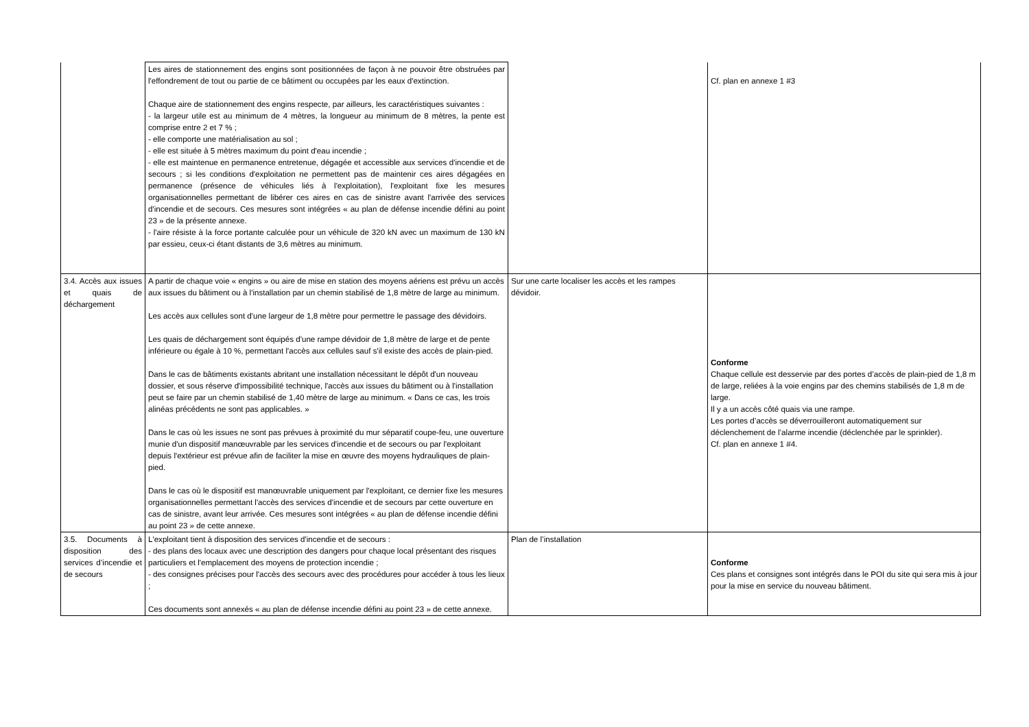| | Les aires de stationnement des engins sont positionnées de façon à ne pouvoir être obstruées par l'effondrement de tout ou partie de ce bâtiment ou occupées par les eaux d'extinction. Chaque aire de stationnement des engins respecte, par ailleurs, les caractéristiques suivantes : - la largeur utile est au minimum de 4 mètres, la longueur au minimum de 8 mètres, la pente est comprise entre 2 et 7 % ; - elle comporte une matérialisation au sol ; - elle est située à 5 mètres maximum du point d'eau incendie ; - elle est maintenue en permanence entretenue, dégagée et accessible aux services d'incendie et de secours ; si les conditions d'exploitation ne permettent pas de maintenir ces aires dégagées en permanence (présence de véhicules liés à l'exploitation), l'exploitant fixe les mesures organisationnelles permettant de libérer ces aires en cas de sinistre avant l'arrivée des services d'incendie et de secours. Ces mesures sont intégrées « au plan de défense incendie défini au point 23 » de la présente annexe. - l'aire résiste à la force portante calculée pour un véhicule de 320 kN avec un maximum de 130 kN par essieu, ceux-ci étant distants de 3,6 mètres au minimum. | | Cf. plan en annexe 1 #3 |
| 3.4. Accès aux issues et quais de déchargement | A partir de chaque voie « engins » ou aire de mise en station des moyens aériens est prévu un accès aux issues du bâtiment ou à l'installation par un chemin stabilisé de 1,8 mètre de large au minimum. Les accès aux cellules sont d'une largeur de 1,8 mètre pour permettre le passage des dévidoirs. Les quais de déchargement sont équipés d'une rampe dévidoir de 1,8 mètre de large et de pente inférieure ou égale à 10 %, permettant l'accès aux cellules sauf s'il existe des accès de plain-pied. Dans le cas de bâtiments existants abritant une installation nécessitant le dépôt d'un nouveau dossier, et sous réserve d'impossibilité technique, l'accès aux issues du bâtiment ou à l'installation peut se faire par un chemin stabilisé de 1,40 mètre de large au minimum. « Dans ce cas, les trois alinéas précédents ne sont pas applicables. » Dans le cas où les issues ne sont pas prévues à proximité du mur séparatif coupe-feu, une ouverture munie d'un dispositif manœuvrable par les services d'incendie et de secours ou par l'exploitant depuis l'extérieur est prévue afin de faciliter la mise en œuvre des moyens hydrauliques de plain-pied. Dans le cas où le dispositif est manœuvrable uniquement par l'exploitant, ce dernier fixe les mesures organisationnelles permettant l'accès des services d'incendie et de secours par cette ouverture en cas de sinistre, avant leur arrivée. Ces mesures sont intégrées « au plan de défense incendie défini au point 23 » de cette annexe. | Sur une carte localiser les accès et les rampes dévidoir. | Conforme Chaque cellule est desservie par des portes d’accès de plain-pied de 1,8 m de large, reliées à la voie engins par des chemins stabilisés de 1,8 m de large. Il y a un accès côté quais via une rampe. Les portes d’accès se déverrouilleront automatiquement sur déclenchement de l’alarme incendie (déclenchée par le sprinkler). Cf. plan en annexe 1 #4. |
| 3.5. Documents à disposition des services d’incendie et de secours | L'exploitant tient à disposition des services d'incendie et de secours : - des plans des locaux avec une description des dangers pour chaque local présentant des risques particuliers et l'emplacement des moyens de protection incendie ; - des consignes précises pour l'accès des secours avec des procédures pour accéder à tous les lieux ; Ces documents sont annexés « au plan de défense incendie défini au point 23 » de cette annexe. | Plan de l’installation | Conforme Ces plans et consignes sont intégrés dans le POI du site qui sera mis à jour pour la mise en service du nouveau bâtiment. |